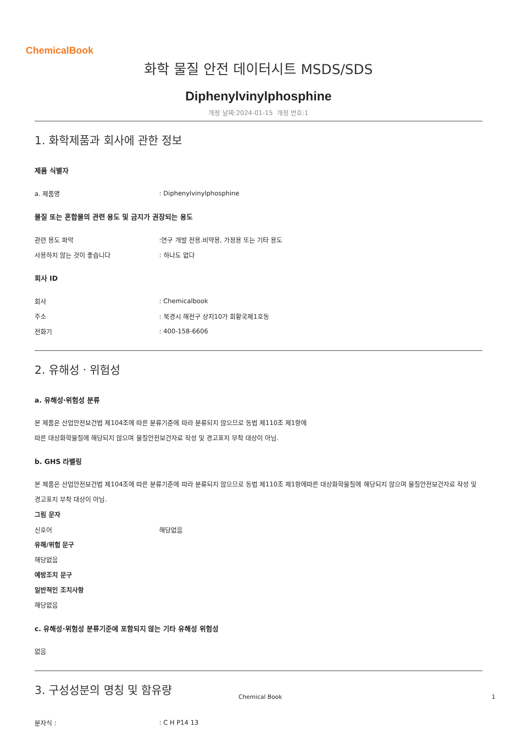ChemicalBook
화학 물질 안전 데이터시트 MSDS/SDS
Diphenylvinylphosphine
개정 날짜:2024-01-15 개정 번호:1
1. 화학제품과 회사에 관한 정보
제품 식별자
a. 제품명: Diphenylvinylphosphine
물질 또는 혼합물의 관련 용도 및 금지가 권장되는 용도
관련 용도 파악:연구 개발 전용.비약용, 가정용 또는 기타 용도
사용하지 않는 것이 좋습니다: 하나도 없다
회사 ID
회사: Chemicalbook
주소: 북경시 해전구 상지10가 회황국제1호동
전화기: 400-158-6606
2. 유해성ㆍ위험성
a. 유해성·위험성 분류
본 제품은 산업안전보건법 제104조에 따른 분류기준에 따라 분류되지 않으므로 동법 제110조 제1항에
따른 대상화학물질에 해당되지 않으며 물질안전보건자료 작성 및 경고표지 부착 대상이 아님.
b. GHS 라벨링
본 제품은 산업안전보건법 제104조에 따른 분류기준에 따라 분류되지 않으므로 동법 제110조 제1항에따른 대상화학물질에 해당되지 않으며 물질안전보건자료 작성 및 경고표지 부착 대상이 아님.
그림 문자
신호어 해당없음
유해/위험 문구
해당없음
예방조치 문구
일반적인 조치사항
해당없음
c. 유해성·위험성 분류기준에 포함되지 않는 기타 유해성 위험성
없음
3. 구성성분의 명칭 및 함유량
분자식 :: C H P14 13
Chemical Book 1